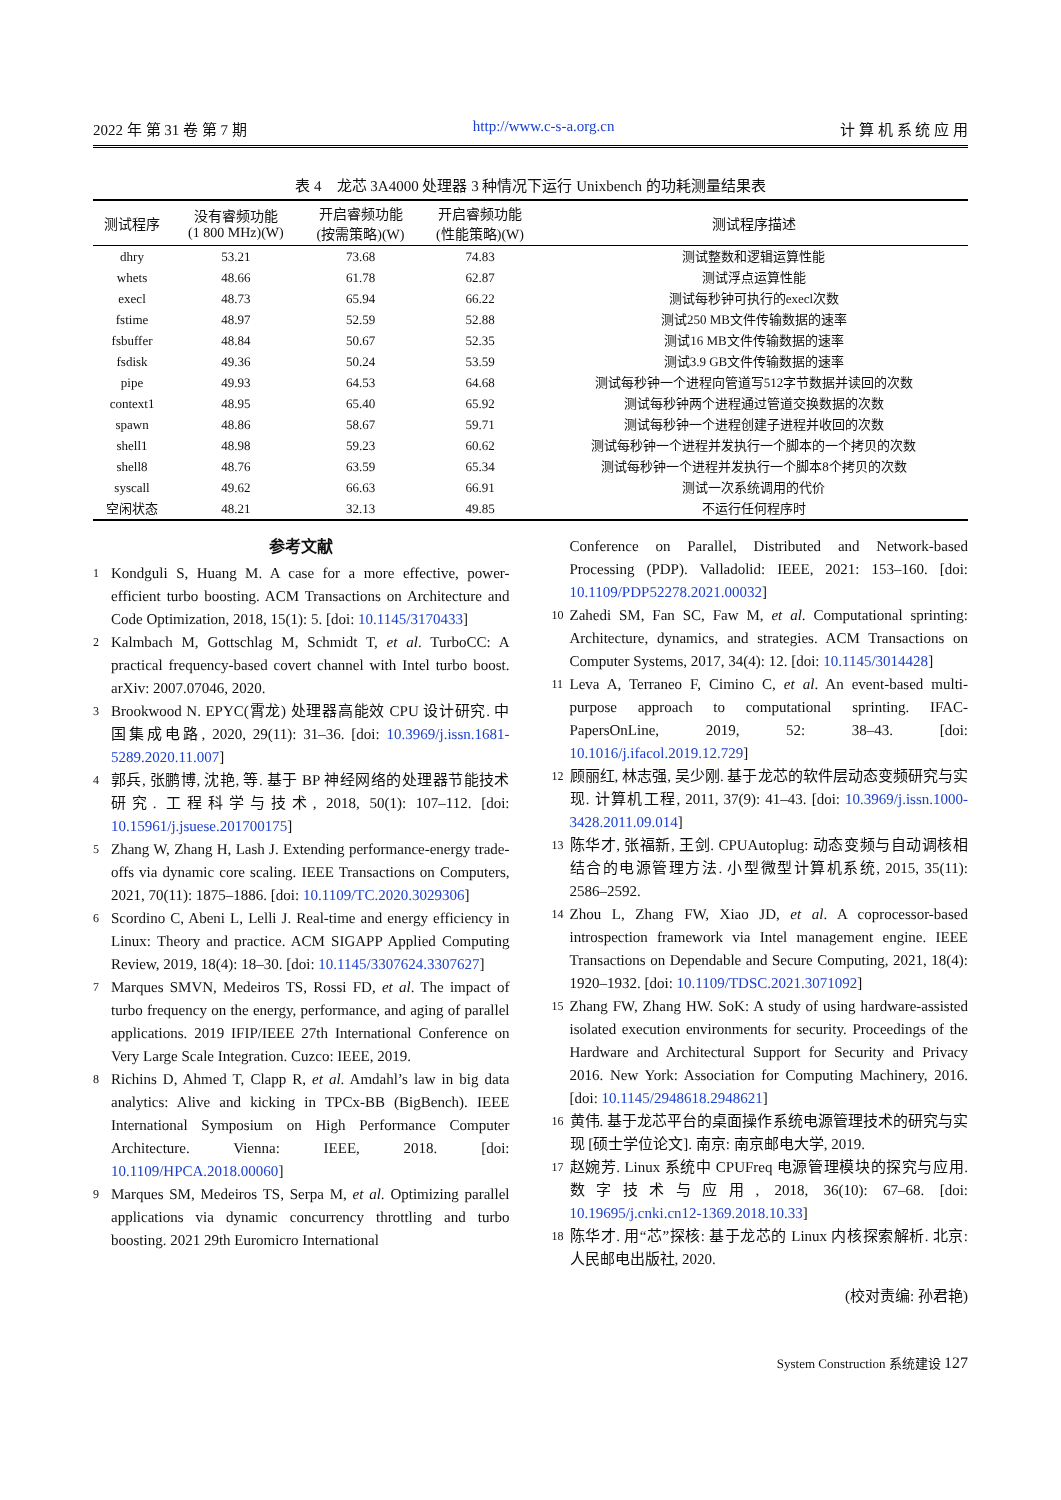2022 年 第 31 卷 第 7 期 http://www.c-s-a.org.cn 计 算 机 系 统 应 用
表 4　龙芯 3A4000 处理器 3 种情况下运行 Unixbench 的功耗测量结果表
| 测试程序 | 没有睿频功能 (1 800 MHz)(W) | 开启睿频功能 (按需策略)(W) | 开启睿频功能 (性能策略)(W) | 测试程序描述 |
| --- | --- | --- | --- | --- |
| dhry | 53.21 | 73.68 | 74.83 | 测试整数和逻辑运算性能 |
| whets | 48.66 | 61.78 | 62.87 | 测试浮点运算性能 |
| execl | 48.73 | 65.94 | 66.22 | 测试每秒钟可执行的execl次数 |
| fstime | 48.97 | 52.59 | 52.88 | 测试250 MB文件传输数据的速率 |
| fsbuffer | 48.84 | 50.67 | 52.35 | 测试16 MB文件传输数据的速率 |
| fsdisk | 49.36 | 50.24 | 53.59 | 测试3.9 GB文件传输数据的速率 |
| pipe | 49.93 | 64.53 | 64.68 | 测试每秒钟一个进程向管道写512字节数据并读回的次数 |
| context1 | 48.95 | 65.40 | 65.92 | 测试每秒钟两个进程通过管道交换数据的次数 |
| spawn | 48.86 | 58.67 | 59.71 | 测试每秒钟一个进程创建子进程并收回的次数 |
| shell1 | 48.98 | 59.23 | 60.62 | 测试每秒钟一个进程并发执行一个脚本的一个拷贝的次数 |
| shell8 | 48.76 | 63.59 | 65.34 | 测试每秒钟一个进程并发执行一个脚本8个拷贝的次数 |
| syscall | 49.62 | 66.63 | 66.91 | 测试一次系统调用的代价 |
| 空闲状态 | 48.21 | 32.13 | 49.85 | 不运行任何程序时 |
参考文献
1 Kondguli S, Huang M. A case for a more effective, power-efficient turbo boosting. ACM Transactions on Architecture and Code Optimization, 2018, 15(1): 5. [doi: 10.1145/3170433]
2 Kalmbach M, Gottschlag M, Schmidt T, et al. TurboCC: A practical frequency-based covert channel with Intel turbo boost. arXiv: 2007.07046, 2020.
3 Brookwood N. EPYC(霄龙) 处理器高能效 CPU 设计研究. 中国集成电路, 2020, 29(11): 31–36. [doi: 10.3969/j.issn.1681-5289.2020.11.007]
4 郭兵, 张鹏博, 沈艳, 等. 基于 BP 神经网络的处理器节能技术研究. 工程科学与技术, 2018, 50(1): 107–112. [doi: 10.15961/j.jsuese.201700175]
5 Zhang W, Zhang H, Lash J. Extending performance-energy trade-offs via dynamic core scaling. IEEE Transactions on Computers, 2021, 70(11): 1875–1886. [doi: 10.1109/TC.2020.3029306]
6 Scordino C, Abeni L, Lelli J. Real-time and energy efficiency in Linux: Theory and practice. ACM SIGAPP Applied Computing Review, 2019, 18(4): 18–30. [doi: 10.1145/3307624.3307627]
7 Marques SMVN, Medeiros TS, Rossi FD, et al. The impact of turbo frequency on the energy, performance, and aging of parallel applications. 2019 IFIP/IEEE 27th International Conference on Very Large Scale Integration. Cuzco: IEEE, 2019.
8 Richins D, Ahmed T, Clapp R, et al. Amdahl’s law in big data analytics: Alive and kicking in TPCx-BB (BigBench). IEEE International Symposium on High Performance Computer Architecture. Vienna: IEEE, 2018. [doi: 10.1109/HPCA.2018.00060]
9 Marques SM, Medeiros TS, Serpa M, et al. Optimizing parallel applications via dynamic concurrency throttling and turbo boosting. 2021 29th Euromicro International
Conference on Parallel, Distributed and Network-based Processing (PDP). Valladolid: IEEE, 2021: 153–160. [doi: 10.1109/PDP52278.2021.00032]
10 Zahedi SM, Fan SC, Faw M, et al. Computational sprinting: Architecture, dynamics, and strategies. ACM Transactions on Computer Systems, 2017, 34(4): 12. [doi: 10.1145/3014428]
11 Leva A, Terraneo F, Cimino C, et al. An event-based multi-purpose approach to computational sprinting. IFAC-PapersOnLine, 2019, 52: 38–43. [doi: 10.1016/j.ifacol.2019.12.729]
12 顾丽红, 林志强, 吴少刚. 基于龙芯的软件层动态变频研究与实现. 计算机工程, 2011, 37(9): 41–43. [doi: 10.3969/j.issn.1000-3428.2011.09.014]
13 陈华才, 张福新, 王剑. CPUAutoplug: 动态变频与自动调核相结合的电源管理方法. 小型微型计算机系统, 2015, 35(11): 2586–2592.
14 Zhou L, Zhang FW, Xiao JD, et al. A coprocessor-based introspection framework via Intel management engine. IEEE Transactions on Dependable and Secure Computing, 2021, 18(4): 1920–1932. [doi: 10.1109/TDSC.2021.3071092]
15 Zhang FW, Zhang HW. SoK: A study of using hardware-assisted isolated execution environments for security. Proceedings of the Hardware and Architectural Support for Security and Privacy 2016. New York: Association for Computing Machinery, 2016. [doi: 10.1145/2948618.2948621]
16 黄伟. 基于龙芯平台的桌面操作系统电源管理技术的研究与实现 [硕士学位论文]. 南京: 南京邮电大学, 2019.
17 赵婉芳. Linux 系统中 CPUFreq 电源管理模块的探究与应用. 数字技术与应用, 2018, 36(10): 67–68. [doi: 10.19695/j.cnki.cn12-1369.2018.10.33]
18 陈华才. 用“芯”探核: 基于龙芯的 Linux 内核探索解析. 北京: 人民邮电出版社, 2020.
(校对责编: 孙君艳)
System Construction 系统建设 127